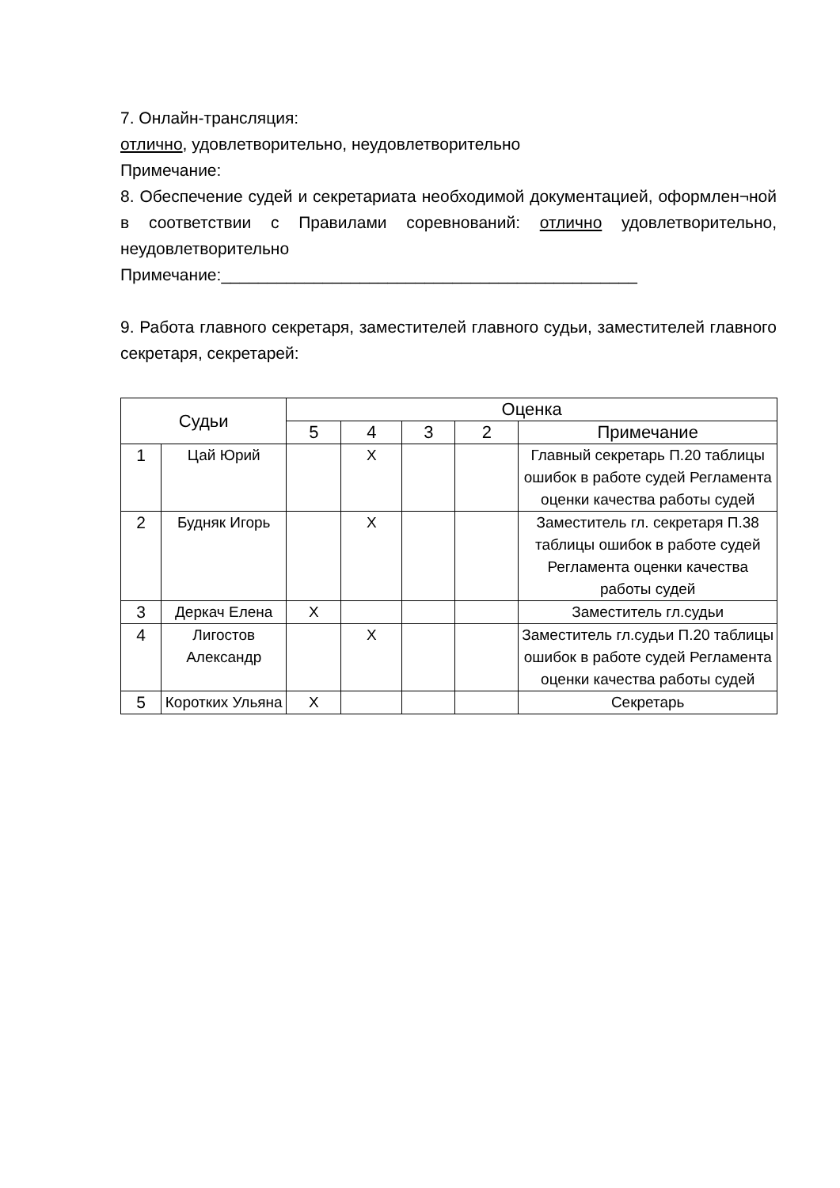7. Онлайн-трансляция:
отлично, удовлетворительно, неудовлетворительно
Примечание:
8. Обеспечение судей и секретариата необходимой документацией, оформлен¬ной в соответствии с Правилами соревнований: отлично удовлетворительно, неудовлетворительно
Примечание:_____________________________________________
9. Работа главного секретаря, заместителей главного судьи, заместителей главного секретаря, секретарей:
| Судьи | | Оценка | | | | |
| --- | --- | --- | --- | --- | --- | --- |
| | | 5 | 4 | 3 | 2 | Примечание |
| 1 | Цай Юрий | | Х | | | Главный секретарь П.20 таблицы ошибок в работе судей Регламента оценки качества работы судей |
| 2 | Будняк Игорь | | Х | | | Заместитель гл. секретаря П.38 таблицы ошибок в работе судей Регламента оценки качества работы судей |
| 3 | Деркач Елена | Х | | | | Заместитель гл.судьи |
| 4 | Лигостов Александр | | Х | | | Заместитель гл.судьи П.20 таблицы ошибок в работе судей Регламента оценки качества работы судей |
| 5 | Коротких Ульяна | Х | | | | Секретарь |